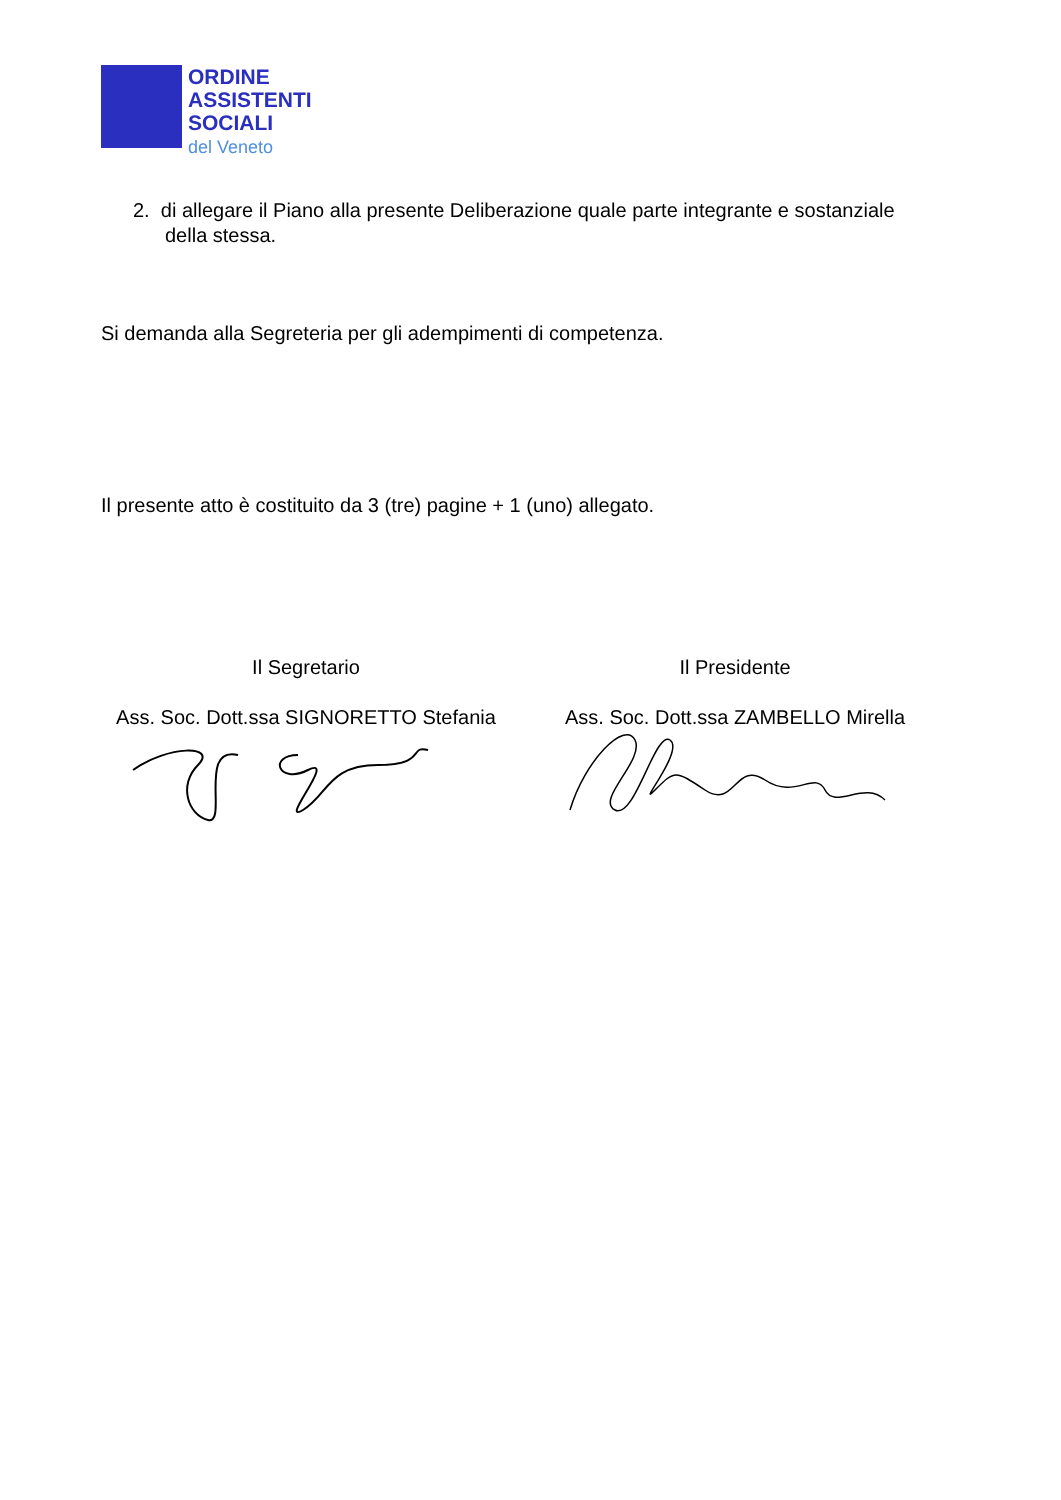ORDINE
ASSISTENTI
SOCIALI
del Veneto
2. di allegare il Piano alla presente Deliberazione quale parte integrante e sostanziale
della stessa.
Si demanda alla Segreteria per gli adempimenti di competenza.
Il presente atto è costituito da 3 (tre) pagine + 1 (uno) allegato.
Il Segretario
Ass. Soc. Dott.ssa SIGNORETTO Stefania
Il Presidente
Ass. Soc. Dott.ssa ZAMBELLO Mirella